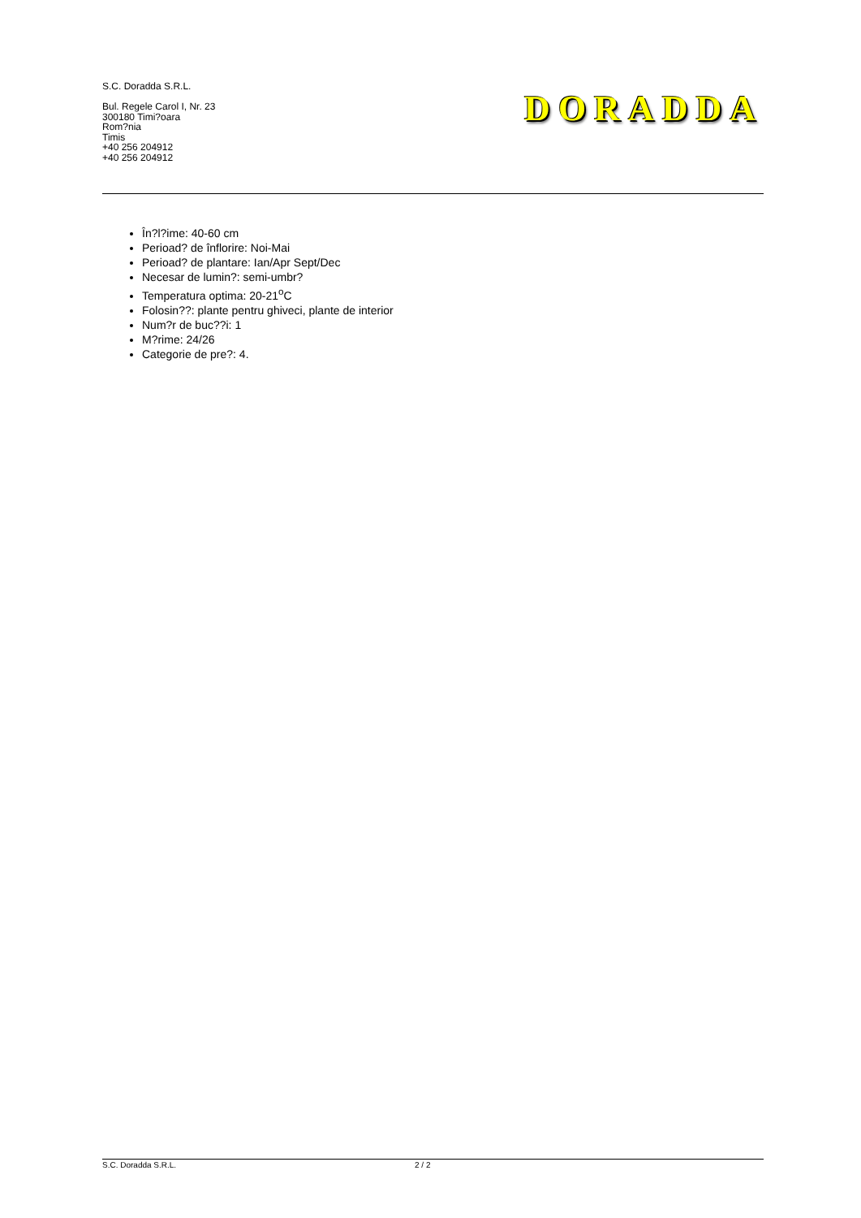S.C. Doradda S.R.L.
Bul. Regele Carol I, Nr. 23
300180 Timi?oara
Rom?nia
Timis
+40 256 204912
+40 256 204912
DORADDA
În?l?ime: 40-60 cm
Perioad? de înflorire: Noi-Mai
Perioad? de plantare: Ian/Apr Sept/Dec
Necesar de lumin?: semi-umbr?
Temperatura optima: 20-21<sup>o</sup>C
Folosin??: plante pentru ghiveci, plante de interior
Num?r de buc??i: 1
M?rime: 24/26
Categorie de pre?: 4.
S.C. Doradda S.R.L. 2 / 2